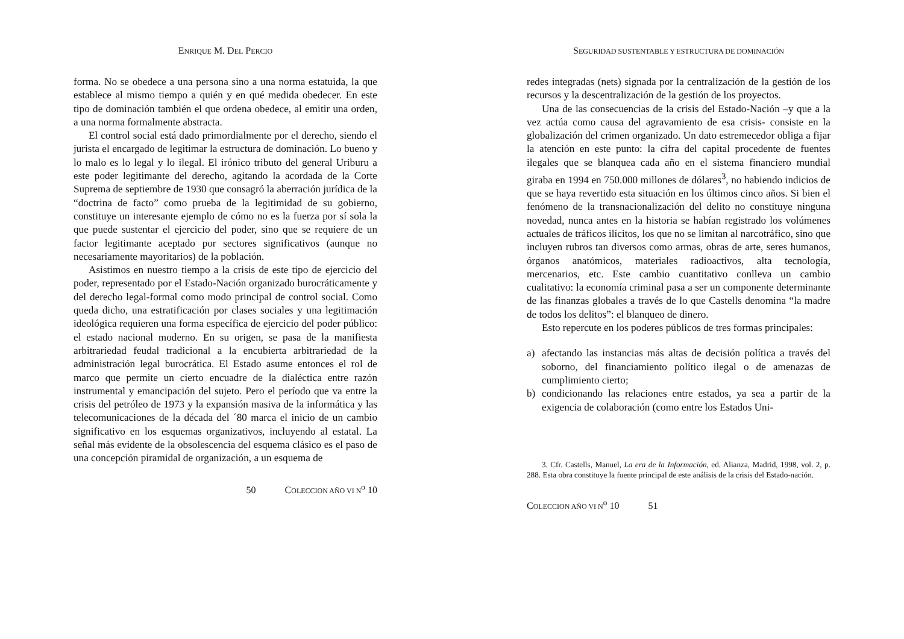ENRIQUE M. DEL PERCIO
forma. No se obedece a una persona sino a una norma estatuida, la que establece al mismo tiempo a quién y en qué medida obedecer. En este tipo de dominación también el que ordena obedece, al emitir una orden, a una norma formalmente abstracta.
El control social está dado primordialmente por el derecho, siendo el jurista el encargado de legitimar la estructura de dominación. Lo bueno y lo malo es lo legal y lo ilegal. El irónico tributo del general Uriburu a este poder legitimante del derecho, agitando la acordada de la Corte Suprema de septiembre de 1930 que consagró la aberración jurídica de la “doctrina de facto” como prueba de la legitimidad de su gobierno, constituye un interesante ejemplo de cómo no es la fuerza por sí sola la que puede sustentar el ejercicio del poder, sino que se requiere de un factor legitimante aceptado por sectores significativos (aunque no necesariamente mayoritarios) de la población.
Asistimos en nuestro tiempo a la crisis de este tipo de ejercicio del poder, representado por el Estado-Nación organizado burocráticamente y del derecho legal-formal como modo principal de control social. Como queda dicho, una estratificación por clases sociales y una legitimación ideológica requieren una forma específica de ejercicio del poder público: el estado nacional moderno. En su origen, se pasa de la manifiesta arbitrariedad feudal tradicional a la encubierta arbitrariedad de la administración legal burocrática. El Estado asume entonces el rol de marco que permite un cierto encuadre de la dialéctica entre razón instrumental y emancipación del sujeto. Pero el período que va entre la crisis del petróleo de 1973 y la expansión masiva de la informática y las telecomunicaciones de la década del ´80 marca el inicio de un cambio significativo en los esquemas organizativos, incluyendo al estatal. La señal más evidente de la obsolescencia del esquema clásico es el paso de una concepción piramidal de organización, a un esquema de
50 COLECCION AÑO VI N<sup>o</sup> 10
SEGURIDAD SUSTENTABLE Y ESTRUCTURA DE DOMINACIÓN
redes integradas (nets) signada por la centralización de la gestión de los recursos y la descentralización de la gestión de los proyectos.
Una de las consecuencias de la crisis del Estado-Nación –y que a la vez actúa como causa del agravamiento de esa crisis- consiste en la globalización del crimen organizado. Un dato estremecedor obliga a fijar la atención en este punto: la cifra del capital procedente de fuentes ilegales que se blanquea cada año en el sistema financiero mundial giraba en 1994 en 750.000 millones de dólares<sup>3</sup>, no habiendo indicios de que se haya revertido esta situación en los últimos cinco años. Si bien el fenómeno de la transnacionalización del delito no constituye ninguna novedad, nunca antes en la historia se habían registrado los volúmenes actuales de tráficos ilícitos, los que no se limitan al narcotráfico, sino que incluyen rubros tan diversos como armas, obras de arte, seres humanos, órganos anatómicos, materiales radioactivos, alta tecnología, mercenarios, etc. Este cambio cuantitativo conlleva un cambio cualitativo: la economía criminal pasa a ser un componente determinante de las finanzas globales a través de lo que Castells denomina “la madre de todos los delitos”: el blanqueo de dinero.
Esto repercute en los poderes públicos de tres formas principales:
a) afectando las instancias más altas de decisión política a través del soborno, del financiamiento político ilegal o de amenazas de cumplimiento cierto;
b) condicionando las relaciones entre estados, ya sea a partir de la exigencia de colaboración (como entre los Estados Uni-
3. Cfr. Castells, Manuel, La era de la Información, ed. Alianza, Madrid, 1998, vol. 2, p. 288. Esta obra constituye la fuente principal de este análisis de la crisis del Estado-nación.
COLECCION AÑO VI N<sup>o</sup> 10 51